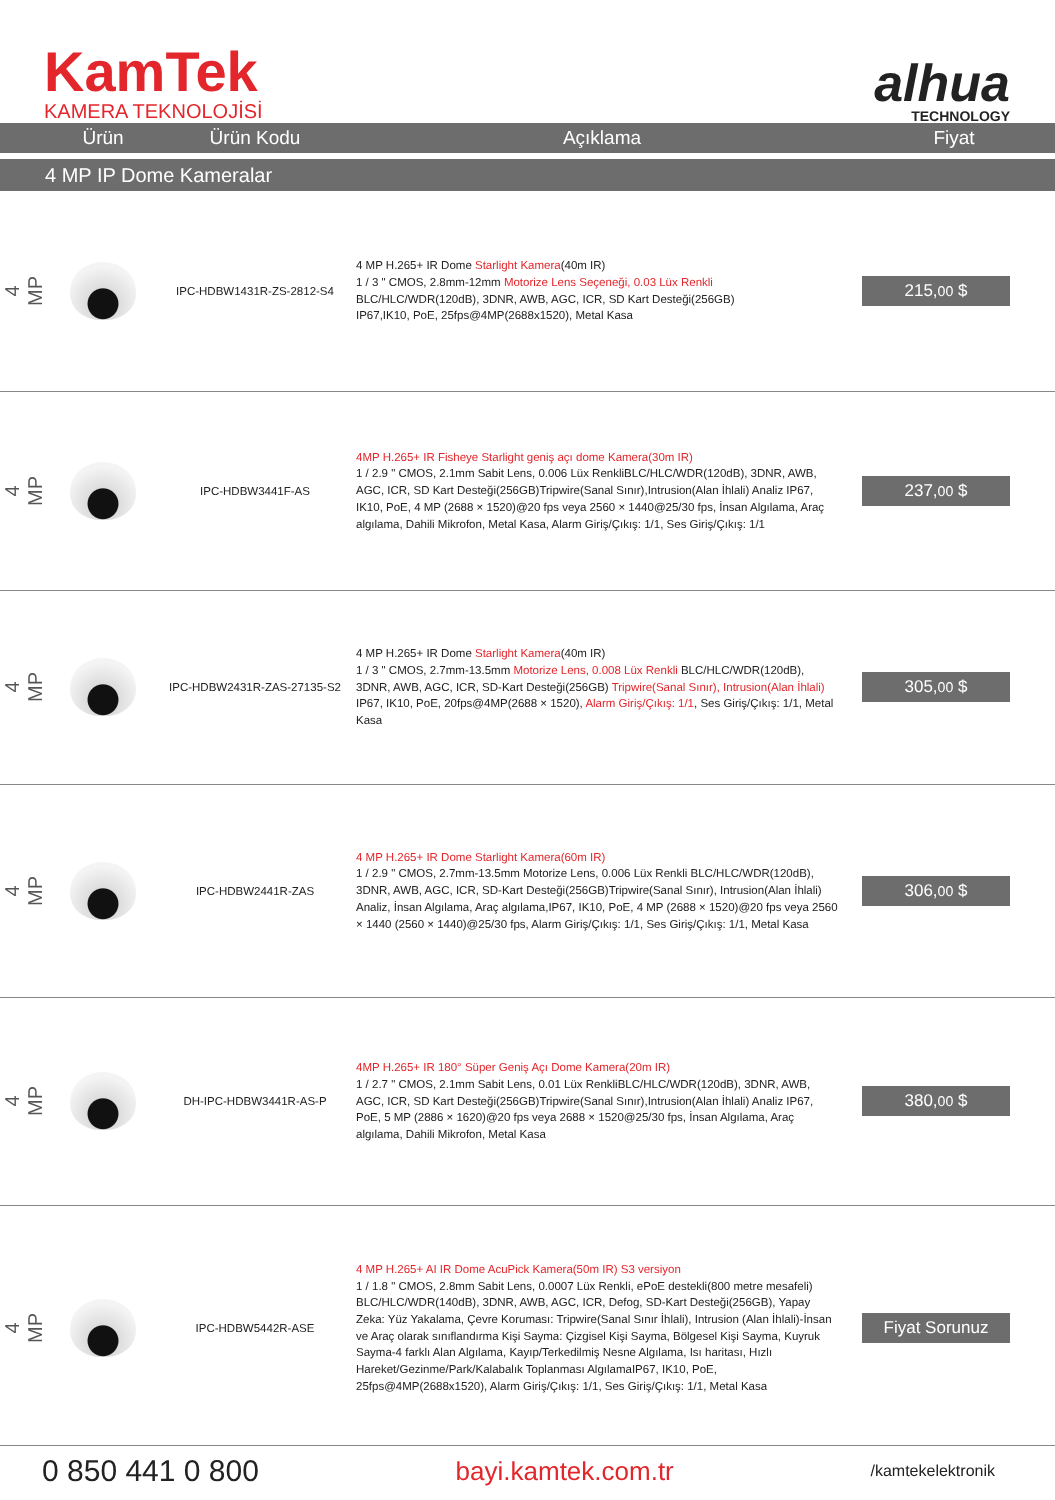KamTek
KAMERA TEKNOLOJİSİ
alhua
TECHNOLOGY
| | Ürün | Ürün Kodu | Açıklama | Fiyat |
| --- | --- | --- | --- | --- |
| 4 MP IP Dome Kameralar | | | | |
| 4 MP | | IPC-HDBW1431R-ZS-2812-S4 | 4 MP H.265+ IR Dome Starlight Kamera (40m IR) 1 / 3 " CMOS, 2.8mm-12mm Motorize Lens Seçeneği, 0.03 Lüx Renkli BLC/HLC/WDR(120dB), 3DNR, AWB, AGC, ICR, SD Kart Desteği(256GB) IP67,IK10, PoE, 25fps@4MP(2688x1520), Metal Kasa | 215, 00 $ |
| 4 MP | | IPC-HDBW3441F-AS | 4MP H.265+ IR Fisheye Starlight geniş açı dome Kamera(30m IR) 1 / 2.9 " CMOS, 2.1mm Sabit Lens, 0.006 Lüx RenkliBLC/HLC/WDR(120dB), 3DNR, AWB, AGC, ICR, SD Kart Desteği(256GB)Tripwire(Sanal Sınır),Intrusion(Alan İhlali) Analiz IP67, IK10, PoE, 4 MP (2688 × 1520)@20 fps veya 2560 × 1440@25/30 fps, İnsan Algılama, Araç algılama, Dahili Mikrofon, Metal Kasa, Alarm Giriş/Çıkış: 1/1, Ses Giriş/Çıkış: 1/1 | 237, 00 $ |
| 4 MP | | IPC-HDBW2431R-ZAS-27135-S2 | 4 MP H.265+ IR Dome Starlight Kamera (40m IR) 1 / 3 " CMOS, 2.7mm-13.5mm Motorize Lens, 0.008 Lüx Renkli BLC/HLC/WDR(120dB), 3DNR, AWB, AGC, ICR, SD-Kart Desteği(256GB) Tripwire(Sanal Sınır), Intrusion(Alan İhlali) IP67, IK10, PoE, 20fps@4MP(2688 × 1520), Alarm Giriş/Çıkış: 1/1 , Ses Giriş/Çıkış: 1/1, Metal Kasa | 305, 00 $ |
| 4 MP | | IPC-HDBW2441R-ZAS | 4 MP H.265+ IR Dome Starlight Kamera(60m IR) 1 / 2.9 " CMOS, 2.7mm-13.5mm Motorize Lens, 0.006 Lüx Renkli BLC/HLC/WDR(120dB), 3DNR, AWB, AGC, ICR, SD-Kart Desteği(256GB)Tripwire(Sanal Sınır), Intrusion(Alan İhlali) Analiz, İnsan Algılama, Araç algılama,IP67, IK10, PoE, 4 MP (2688 × 1520)@20 fps veya 2560 × 1440 (2560 × 1440)@25/30 fps, Alarm Giriş/Çıkış: 1/1, Ses Giriş/Çıkış: 1/1, Metal Kasa | 306, 00 $ |
| 4 MP | | DH-IPC-HDBW3441R-AS-P | 4MP H.265+ IR 180° Süper Geniş Açı Dome Kamera(20m IR) 1 / 2.7 " CMOS, 2.1mm Sabit Lens, 0.01 Lüx RenkliBLC/HLC/WDR(120dB), 3DNR, AWB, AGC, ICR, SD Kart Desteği(256GB)Tripwire(Sanal Sınır),Intrusion(Alan İhlali) Analiz IP67, PoE, 5 MP (2886 × 1620)@20 fps veya 2688 × 1520@25/30 fps, İnsan Algılama, Araç algılama, Dahili Mikrofon, Metal Kasa | 380, 00 $ |
| 4 MP | | IPC-HDBW5442R-ASE | 4 MP H.265+ AI IR Dome AcuPick Kamera(50m IR) S3 versiyon 1 / 1.8 " CMOS, 2.8mm Sabit Lens, 0.0007 Lüx Renkli, ePoE destekli(800 metre mesafeli) BLC/HLC/WDR(140dB), 3DNR, AWB, AGC, ICR, Defog, SD-Kart Desteği(256GB), Yapay Zeka: Yüz Yakalama, Çevre Koruması: Tripwire(Sanal Sınır İhlali), Intrusion (Alan İhlali)-İnsan ve Araç olarak sınıflandırma Kişi Sayma: Çizgisel Kişi Sayma, Bölgesel Kişi Sayma, Kuyruk Sayma-4 farklı Alan Algılama, Kayıp/Terkedilmiş Nesne Algılama, Isı haritası, Hızlı Hareket/Gezinme/Park/Kalabalık Toplanması AlgılamaIP67, IK10, PoE, 25fps@4MP(2688x1520), Alarm Giriş/Çıkış: 1/1, Ses Giriş/Çıkış: 1/1, Metal Kasa | Fiyat Sorunuz |
0 850 441 0 800 bayi.kamtek.com.tr /kamtekelektronik